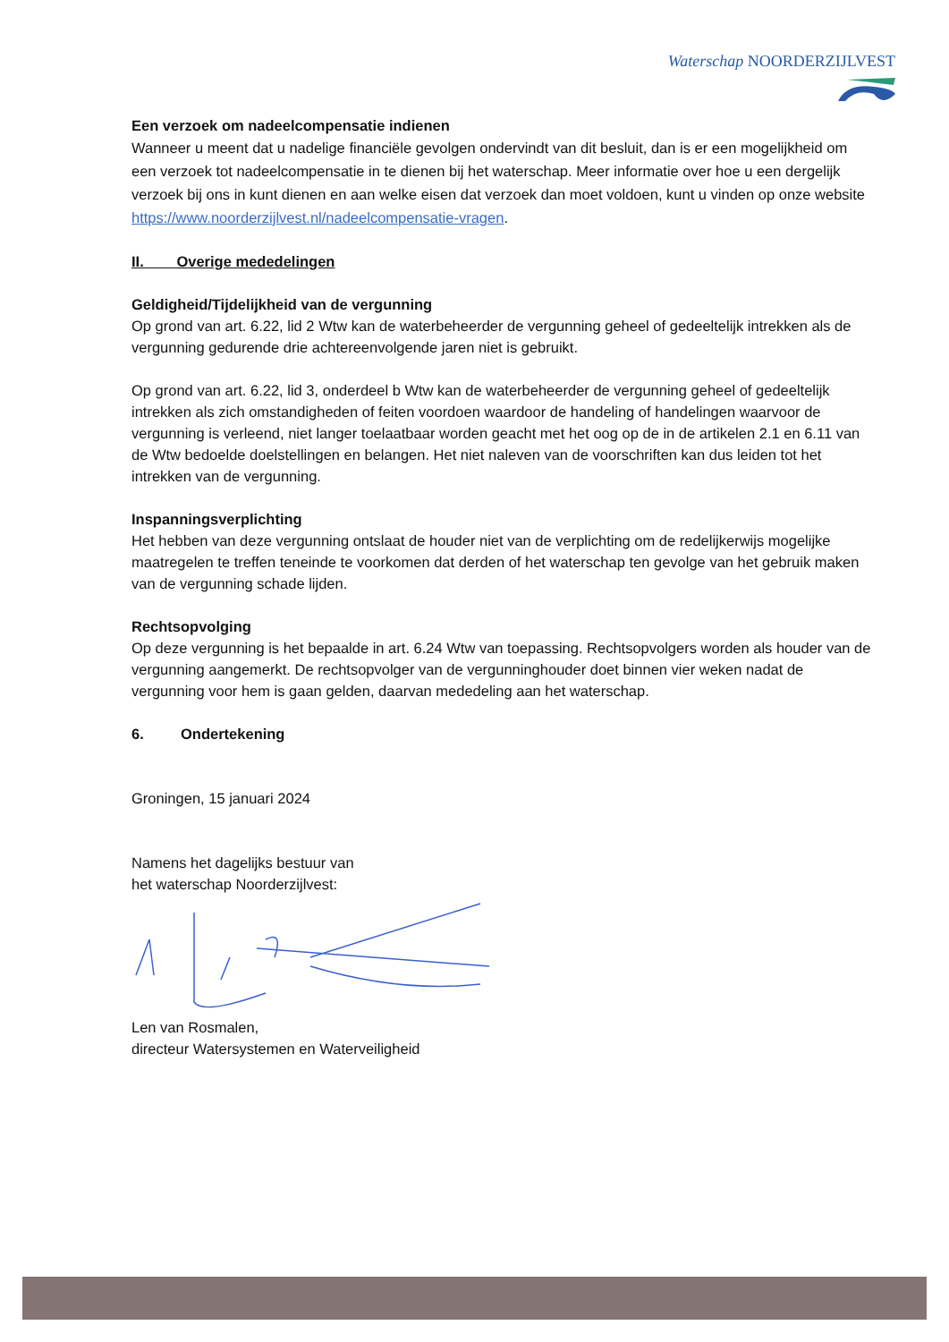Waterschap NOORDERZIJLVEST
Een verzoek om nadeelcompensatie indienen
Wanneer u meent dat u nadelige financiële gevolgen ondervindt van dit besluit, dan is er een mogelijkheid om een verzoek tot nadeelcompensatie in te dienen bij het waterschap. Meer informatie over hoe u een dergelijk verzoek bij ons in kunt dienen en aan welke eisen dat verzoek dan moet voldoen, kunt u vinden op onze website https://www.noorderzijlvest.nl/nadeelcompensatie-vragen.
II. Overige mededelingen
Geldigheid/Tijdelijkheid van de vergunning
Op grond van art. 6.22, lid 2 Wtw kan de waterbeheerder de vergunning geheel of gedeeltelijk intrekken als de vergunning gedurende drie achtereenvolgende jaren niet is gebruikt.
Op grond van art. 6.22, lid 3, onderdeel b Wtw kan de waterbeheerder de vergunning geheel of gedeeltelijk intrekken als zich omstandigheden of feiten voordoen waardoor de handeling of handelingen waarvoor de vergunning is verleend, niet langer toelaatbaar worden geacht met het oog op de in de artikelen 2.1 en 6.11 van de Wtw bedoelde doelstellingen en belangen. Het niet naleven van de voorschriften kan dus leiden tot het intrekken van de vergunning.
Inspanningsverplichting
Het hebben van deze vergunning ontslaat de houder niet van de verplichting om de redelijkerwijs mogelijke maatregelen te treffen teneinde te voorkomen dat derden of het waterschap ten gevolge van het gebruik maken van de vergunning schade lijden.
Rechtsopvolging
Op deze vergunning is het bepaalde in art. 6.24 Wtw van toepassing. Rechtsopvolgers worden als houder van de vergunning aangemerkt. De rechtsopvolger van de vergunninghouder doet binnen vier weken nadat de vergunning voor hem is gaan gelden, daarvan mededeling aan het waterschap.
6. Ondertekening
Groningen, 15 januari 2024
Namens het dagelijks bestuur van
het waterschap Noorderzijlvest:
Len van Rosmalen,
directeur Watersystemen en Waterveiligheid